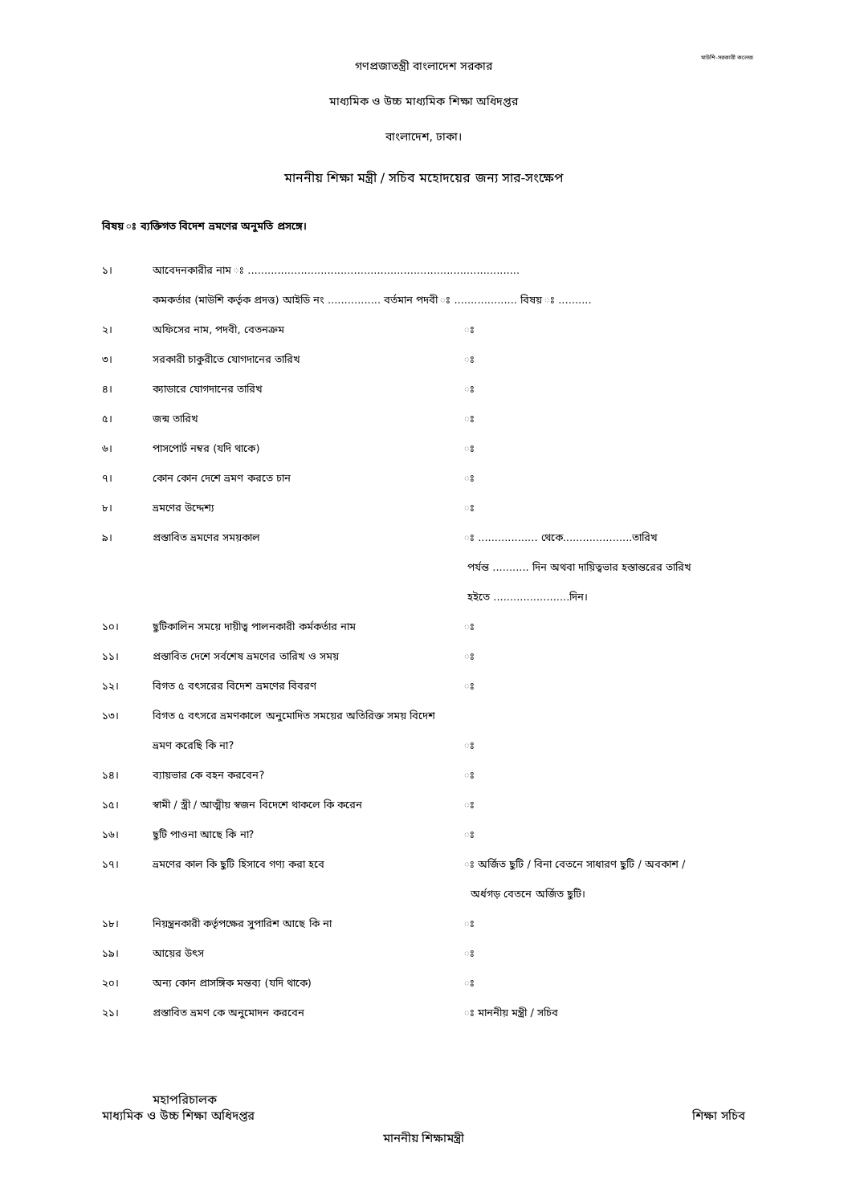গণপ্রজাতন্ত্রী বাংলাদেশ সরকার
মাউশি-সরকারী কলেজ
মাধ্যমিক ও উচ্চ মাধ্যমিক শিক্ষা অধিদপ্তর
বাংলাদেশ, ঢাকা।
মাননীয় শিক্ষা মন্ত্রী / সচিব মহোদয়ের জন্য সার-সংক্ষেপ
বিষয় ঃ ব্যক্তিগত বিদেশ ভ্রমণের অনুমতি প্রসঙ্গে।
১। আবেদনকারীর নাম ঃ ..................................................................................
কমকর্তার (মাউশি কর্তৃক প্রদত্ত) আইডি নং ................ বর্তমান পদবী ঃ ................... বিষয় ঃ ..........
২। অফিসের নাম, পদবী, বেতনক্রম ঃ
৩। সরকারী চাকুরীতে যোগদানের তারিখ ঃ
৪। ক্যাডারে যোগদানের তারিখ ঃ
৫। জন্ম তারিখ ঃ
৬। পাসপোর্ট নম্বর (যদি থাকে) ঃ
৭। কোন কোন দেশে ভ্রমণ করতে চান ঃ
৮। ভ্রমণের উদ্দেশ্য ঃ
৯। প্রস্তাবিত ভ্রমণের সময়কাল ঃ .................. থেকে.....................তারিখ
পর্যন্ত ........... দিন অথবা দায়িত্বভার হস্তান্তরের তারিখ
হইতে .......................দিন।
১০। ছুটিকালিন সময়ে দায়ীত্ব পালনকারী কর্মকর্তার নাম ঃ
১১। প্রস্তাবিত দেশে সর্বশেষ ভ্রমণের তারিখ ও সময় ঃ
১২। বিগত ৫ বৎসরের বিদেশ ভ্রমণের বিবরণ ঃ
১৩। বিগত ৫ বৎসরে ভ্রমণকালে অনুমোদিত সময়ের অতিরিক্ত সময় বিদেশ
ভ্রমণ করেছি কি না? ঃ
১৪। ব্যায়ভার কে বহন করবেন? ঃ
১৫। স্বামী / স্ত্রী / আত্মীয় স্বজন বিদেশে থাকলে কি করেন
ঃ
১৬। ছুটি পাওনা আছে কি না? ঃ
১৭। ভ্রমণের কাল কি ছুটি হিসাবে গণ্য করা হবে ঃ অর্জিত ছুটি / বিনা বেতনে সাধারণ ছুটি / অবকাশ /
অর্ধগড় বেতনে অর্জিত ছুটি।
১৮। নিয়ন্ত্রনকারী কর্তৃপক্ষের সুপারিশ আছে কি না ঃ
১৯। আয়ের উৎস ঃ
২০। অন্য কোন প্রাসঙ্গিক মন্তব্য (যদি থাকে) ঃ
২১। প্রস্তাবিত ভ্রমণ কে অনুমোদন করবেন ঃ মাননীয় মন্ত্রী / সচিব
মহাপরিচালক
মাধ্যমিক ও উচ্চ শিক্ষা অধিদপ্তর শিক্ষা সচিব
মাননীয় শিক্ষামন্ত্রী